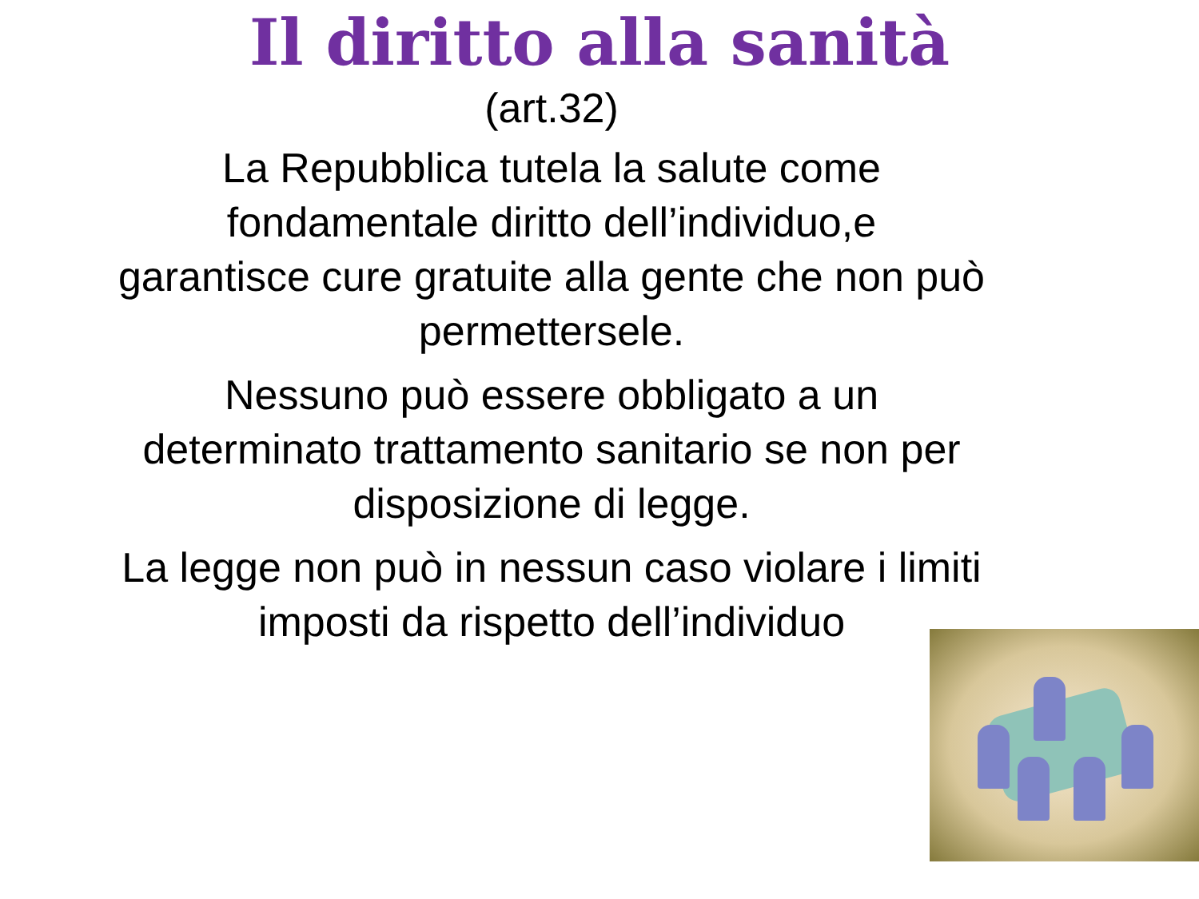Il diritto alla sanità
(art.32)
La Repubblica tutela la salute come
fondamentale diritto dell’individuo,e
garantisce cure gratuite alla gente che non può
permettersele.
Nessuno può essere obbligato a un
determinato trattamento sanitario se non per
disposizione di legge.
La legge non può in nessun caso violare i limiti
imposti da rispetto dell’individuo